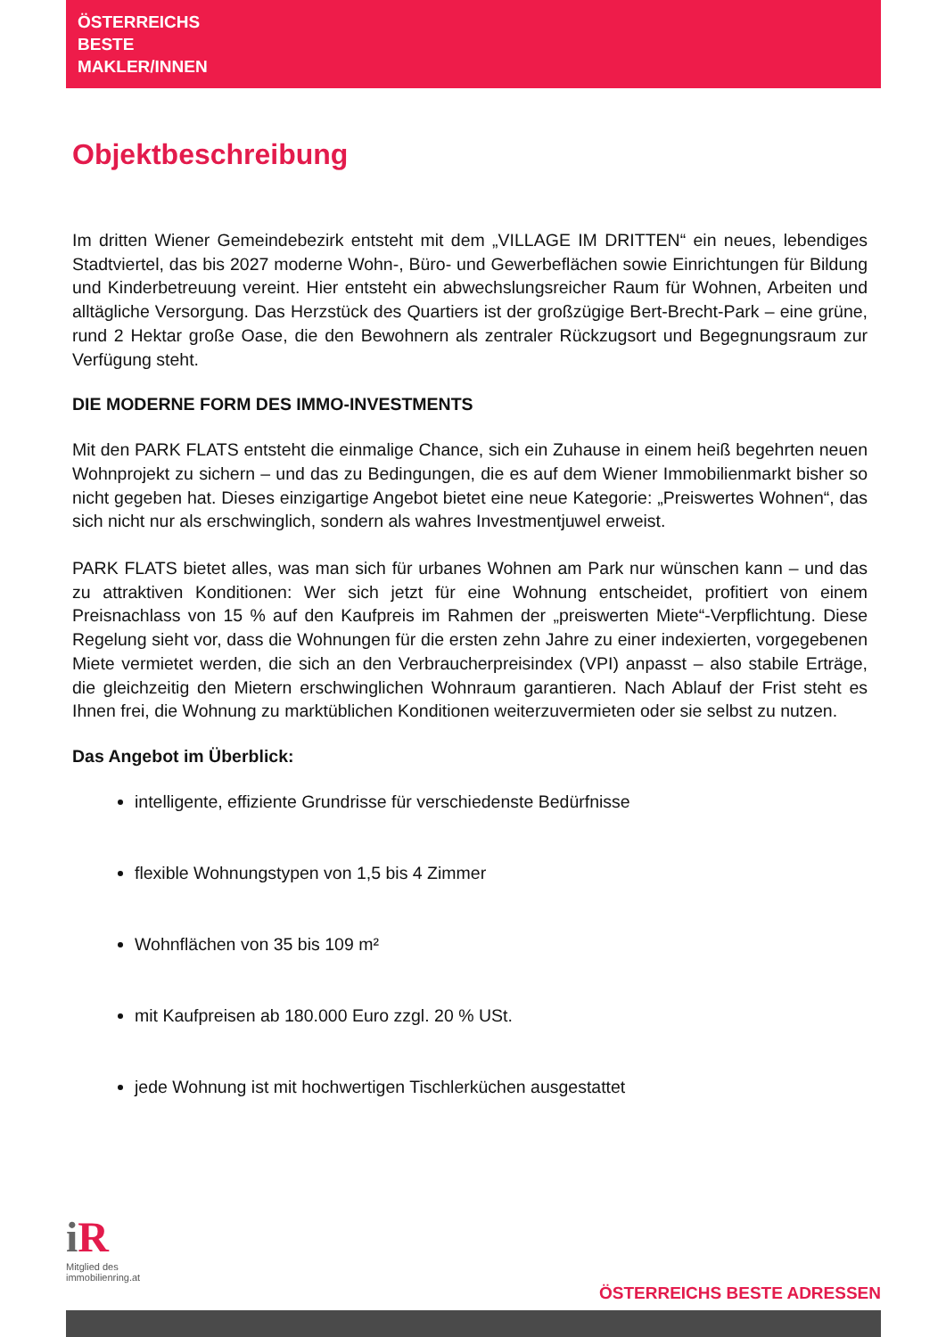ÖSTERREICHS
BESTE
MAKLER/INNEN
Objektbeschreibung
Im dritten Wiener Gemeindebezirk entsteht mit dem „VILLAGE IM DRITTEN“ ein neues, lebendiges Stadtviertel, das bis 2027 moderne Wohn-, Büro- und Gewerbeflächen sowie Einrichtungen für Bildung und Kinderbetreuung vereint. Hier entsteht ein abwechslungsreicher Raum für Wohnen, Arbeiten und alltägliche Versorgung. Das Herzstück des Quartiers ist der großzügige Bert-Brecht-Park – eine grüne, rund 2 Hektar große Oase, die den Bewohnern als zentraler Rückzugsort und Begegnungsraum zur Verfügung steht.
DIE MODERNE FORM DES IMMO-INVESTMENTS
Mit den PARK FLATS entsteht die einmalige Chance, sich ein Zuhause in einem heiß begehrten neuen Wohnprojekt zu sichern – und das zu Bedingungen, die es auf dem Wiener Immobilienmarkt bisher so nicht gegeben hat. Dieses einzigartige Angebot bietet eine neue Kategorie: „Preiswertes Wohnen“, das sich nicht nur als erschwinglich, sondern als wahres Investmentjuwel erweist.
PARK FLATS bietet alles, was man sich für urbanes Wohnen am Park nur wünschen kann – und das zu attraktiven Konditionen: Wer sich jetzt für eine Wohnung entscheidet, profitiert von einem Preisnachlass von 15 % auf den Kaufpreis im Rahmen der „preiswerten Miete“-Verpflichtung. Diese Regelung sieht vor, dass die Wohnungen für die ersten zehn Jahre zu einer indexierten, vorgegebenen Miete vermietet werden, die sich an den Verbraucherpreisindex (VPI) anpasst – also stabile Erträge, die gleichzeitig den Mietern erschwinglichen Wohnraum garantieren. Nach Ablauf der Frist steht es Ihnen frei, die Wohnung zu marktüblichen Konditionen weiterzuvermieten oder sie selbst zu nutzen.
Das Angebot im Überblick:
intelligente, effiziente Grundrisse für verschiedenste Bedürfnisse
flexible Wohnungstypen von 1,5 bis 4 Zimmer
Wohnflächen von 35 bis 109 m²
mit Kaufpreisen ab 180.000 Euro zzgl. 20 % USt.
jede Wohnung ist mit hochwertigen Tischlerküchen ausgestattet
i R
Mitglied des
immobilienring.at
ÖSTERREICHS BESTE ADRESSEN